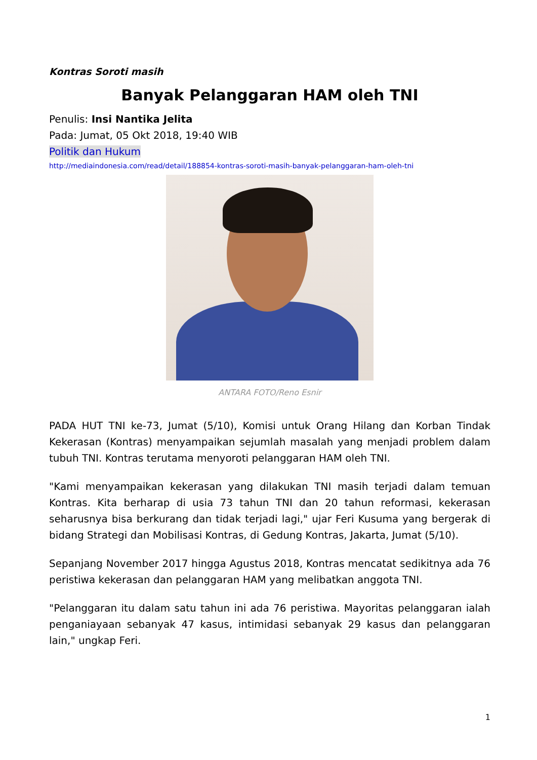Kontras Soroti masih
Banyak Pelanggaran HAM oleh TNI
Penulis: Insi Nantika Jelita
Pada: Jumat, 05 Okt 2018, 19:40 WIB
Politik dan Hukum
http://mediaindonesia.com/read/detail/188854-kontras-soroti-masih-banyak-pelanggaran-ham-oleh-tni
ANTARA FOTO/Reno Esnir
PADA HUT TNI ke-73, Jumat (5/10), Komisi untuk Orang Hilang dan Korban Tindak Kekerasan (Kontras) menyampaikan sejumlah masalah yang menjadi problem dalam tubuh TNI. Kontras terutama menyoroti pelanggaran HAM oleh TNI.
"Kami menyampaikan kekerasan yang dilakukan TNI masih terjadi dalam temuan Kontras. Kita berharap di usia 73 tahun TNI dan 20 tahun reformasi, kekerasan seharusnya bisa berkurang dan tidak terjadi lagi," ujar Feri Kusuma yang bergerak di bidang Strategi dan Mobilisasi Kontras, di Gedung Kontras, Jakarta, Jumat (5/10).
Sepanjang November 2017 hingga Agustus 2018, Kontras mencatat sedikitnya ada 76 peristiwa kekerasan dan pelanggaran HAM yang melibatkan anggota TNI.
"Pelanggaran itu dalam satu tahun ini ada 76 peristiwa. Mayoritas pelanggaran ialah penganiayaan sebanyak 47 kasus, intimidasi sebanyak 29 kasus dan pelanggaran lain," ungkap Feri.
1